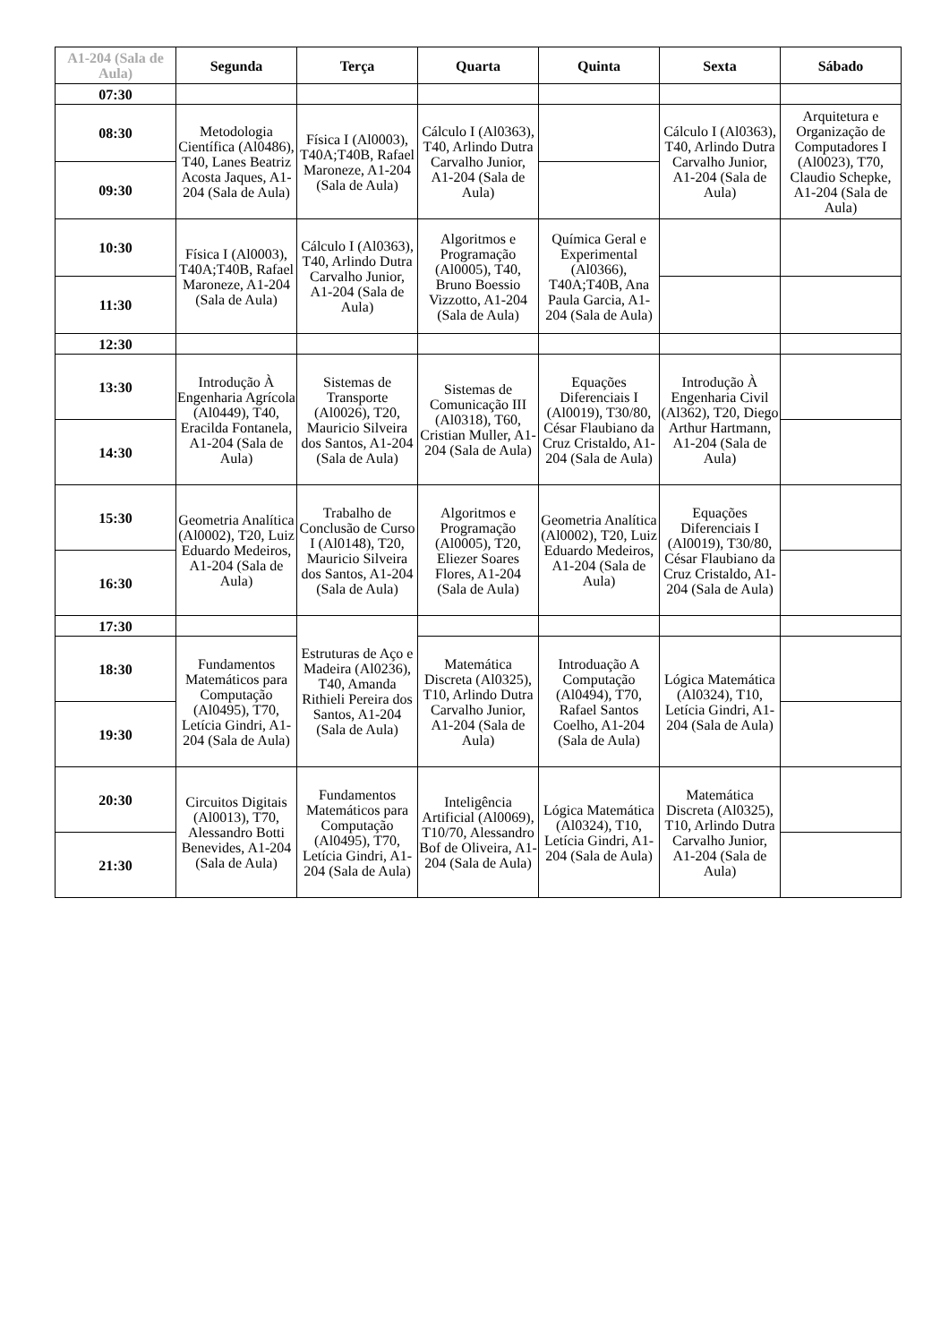| A1-204 (Sala de Aula) | Segunda | Terça | Quarta | Quinta | Sexta | Sábado |
| --- | --- | --- | --- | --- | --- | --- |
| 07:30 | | | | | | |
| 08:30 | Metodologia Científica (Al0486), T40, Lanes Beatriz Acosta Jaques, A1-204 (Sala de Aula) | Física I (Al0003), T40A;T40B, Rafael Maroneze, A1-204 (Sala de Aula) | Cálculo I (Al0363), T40, Arlindo Dutra Carvalho Junior, A1-204 (Sala de Aula) | | Cálculo I (Al0363), T40, Arlindo Dutra Carvalho Junior, A1-204 (Sala de Aula) | Arquitetura e Organização de Computadores I (Al0023), T70, Claudio Schepke, A1-204 (Sala de Aula) |
| 09:30 | | | | | | |
| 10:30 | Física I (Al0003), T40A;T40B, Rafael Maroneze, A1-204 (Sala de Aula) | Cálculo I (Al0363), T40, Arlindo Dutra Carvalho Junior, A1-204 (Sala de Aula) | Algoritmos e Programação (Al0005), T40, Bruno Boessio Vizzotto, A1-204 (Sala de Aula) | Química Geral e Experimental (Al0366), T40A;T40B, Ana Paula Garcia, A1-204 (Sala de Aula) | | |
| 11:30 | | | | | | |
| 12:30 | | | | | | |
| 13:30 | Introdução À Engenharia Agrícola (Al0449), T40, Eracilda Fontanela, A1-204 (Sala de Aula) | Sistemas de Transporte (Al0026), T20, Mauricio Silveira dos Santos, A1-204 (Sala de Aula) | Sistemas de Comunicação III (Al0318), T60, Cristian Muller, A1-204 (Sala de Aula) | Equações Diferenciais I (Al0019), T30/80, César Flaubiano da Cruz Cristaldo, A1-204 (Sala de Aula) | Introdução À Engenharia Civil (Al362), T20, Diego Arthur Hartmann, A1-204 (Sala de Aula) | |
| 14:30 | | | | | | |
| 15:30 | Geometria Analítica (Al0002), T20, Luiz Eduardo Medeiros, A1-204 (Sala de Aula) | Trabalho de Conclusão de Curso I (Al0148), T20, Mauricio Silveira dos Santos, A1-204 (Sala de Aula) | Algoritmos e Programação (Al0005), T20, Eliezer Soares Flores, A1-204 (Sala de Aula) | Geometria Analítica (Al0002), T20, Luiz Eduardo Medeiros, A1-204 (Sala de Aula) | Equações Diferenciais I (Al0019), T30/80, César Flaubiano da Cruz Cristaldo, A1-204 (Sala de Aula) | |
| 16:30 | | | | | | |
| 17:30 | | Estruturas de Aço e Madeira (Al0236), T40, Amanda Rithieli Pereira dos Santos, A1-204 (Sala de Aula) | | | | |
| 18:30 | Fundamentos Matemáticos para Computação (Al0495), T70, Letícia Gindri, A1-204 (Sala de Aula) | | Matemática Discreta (Al0325), T10, Arlindo Dutra Carvalho Junior, A1-204 (Sala de Aula) | Introduação A Computação (Al0494), T70, Rafael Santos Coelho, A1-204 (Sala de Aula) | Lógica Matemática (Al0324), T10, Letícia Gindri, A1-204 (Sala de Aula) | |
| 19:30 | | | | | | |
| 20:30 | Circuitos Digitais (Al0013), T70, Alessandro Botti Benevides, A1-204 (Sala de Aula) | Fundamentos Matemáticos para Computação (Al0495), T70, Letícia Gindri, A1-204 (Sala de Aula) | Inteligência Artificial (Al0069), T10/70, Alessandro Bof de Oliveira, A1-204 (Sala de Aula) | Lógica Matemática (Al0324), T10, Letícia Gindri, A1-204 (Sala de Aula) | Matemática Discreta (Al0325), T10, Arlindo Dutra Carvalho Junior, A1-204 (Sala de Aula) | |
| 21:30 | | | | | | |